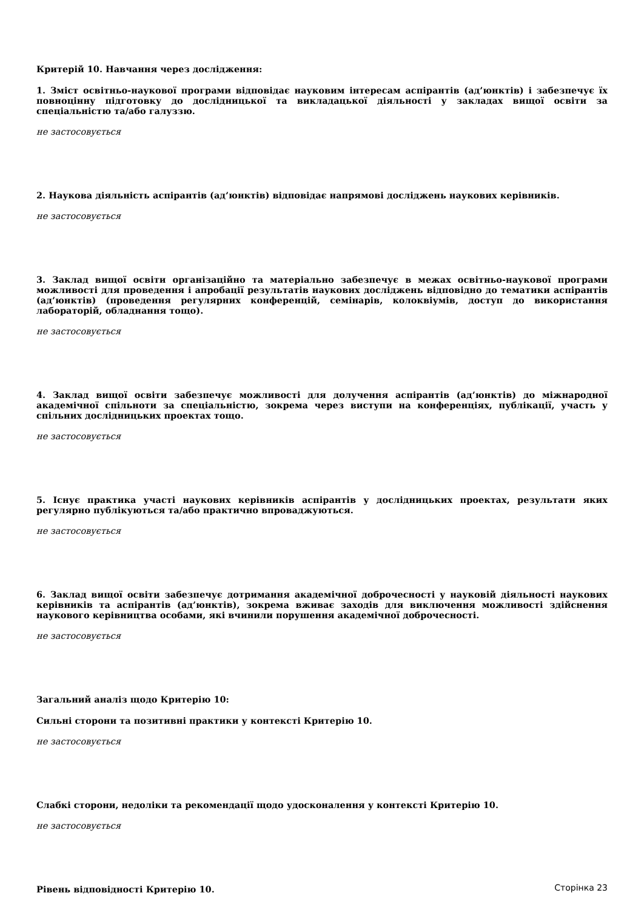Критерій 10. Навчання через дослідження:
1. Зміст освітньо-наукової програми відповідає науковим інтересам аспірантів (ад’юнктів) і забезпечує їх повноцінну підготовку до дослідницької та викладацької діяльності у закладах вищої освіти за спеціальністю та/або галуззю.
не застосовується
2. Наукова діяльність аспірантів (ад’юнктів) відповідає напрямові досліджень наукових керівників.
не застосовується
3. Заклад вищої освіти організаційно та матеріально забезпечує в межах освітньо-наукової програми можливості для проведення і апробації результатів наукових досліджень відповідно до тематики аспірантів (ад’юнктів) (проведення регулярних конференцій, семінарів, колоквіумів, доступ до використання лабораторій, обладнання тощо).
не застосовується
4. Заклад вищої освіти забезпечує можливості для долучення аспірантів (ад’юнктів) до міжнародної академічної спільноти за спеціальністю, зокрема через виступи на конференціях, публікації, участь у спільних дослідницьких проектах тощо.
не застосовується
5. Існує практика участі наукових керівників аспірантів у дослідницьких проектах, результати яких регулярно публікуються та/або практично впроваджуються.
не застосовується
6. Заклад вищої освіти забезпечує дотримання академічної доброчесності у науковій діяльності наукових керівників та аспірантів (ад’юнктів), зокрема вживає заходів для виключення можливості здійснення наукового керівництва особами, які вчинили порушення академічної доброчесності.
не застосовується
Загальний аналіз щодо Критерію 10:
Сильні сторони та позитивні практики у контексті Критерію 10.
не застосовується
Слабкі сторони, недоліки та рекомендації щодо удосконалення у контексті Критерію 10.
не застосовується
Рівень відповідності Критерію 10.
Сторінка 23